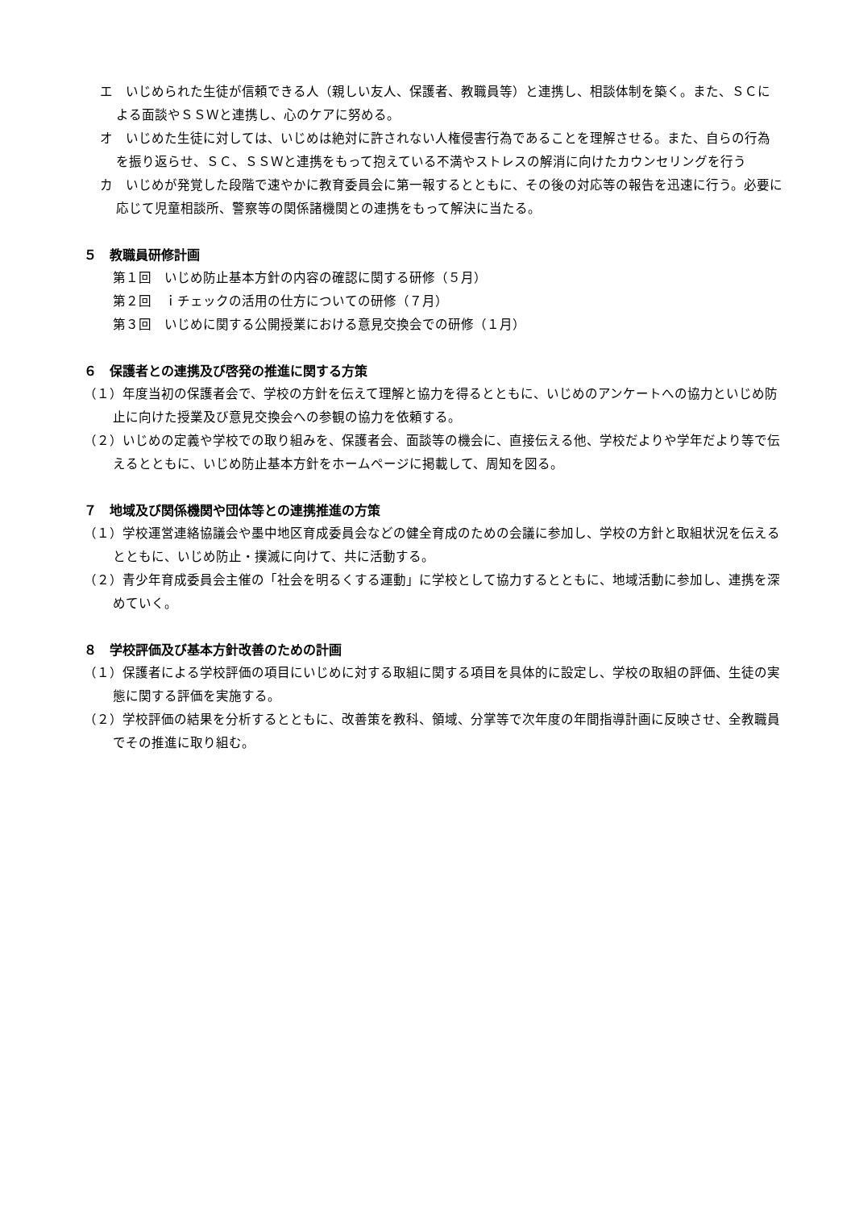エ　いじめられた生徒が信頼できる人（親しい友人、保護者、教職員等）と連携し、相談体制を築く。また、ＳＣによる面談やＳＳＷと連携し、心のケアに努める。
オ　いじめた生徒に対しては、いじめは絶対に許されない人権侵害行為であることを理解させる。また、自らの行為を振り返らせ、ＳＣ、ＳＳＷと連携をもって抱えている不満やストレスの解消に向けたカウンセリングを行う
カ　いじめが発覚した段階で速やかに教育委員会に第一報するとともに、その後の対応等の報告を迅速に行う。必要に応じて児童相談所、警察等の関係諸機関との連携をもって解決に当たる。
５　教職員研修計画
第１回　いじめ防止基本方針の内容の確認に関する研修（５月）
第２回　ｉチェックの活用の仕方についての研修（７月）
第３回　いじめに関する公開授業における意見交換会での研修（１月）
６　保護者との連携及び啓発の推進に関する方策
（１）年度当初の保護者会で、学校の方針を伝えて理解と協力を得るとともに、いじめのアンケートへの協力といじめ防止に向けた授業及び意見交換会への参観の協力を依頼する。
（２）いじめの定義や学校での取り組みを、保護者会、面談等の機会に、直接伝える他、学校だよりや学年だより等で伝えるとともに、いじめ防止基本方針をホームページに掲載して、周知を図る。
７　地域及び関係機関や団体等との連携推進の方策
（１）学校運営連絡協議会や墨中地区育成委員会などの健全育成のための会議に参加し、学校の方針と取組状況を伝えるとともに、いじめ防止・撲滅に向けて、共に活動する。
（２）青少年育成委員会主催の「社会を明るくする運動」に学校として協力するとともに、地域活動に参加し、連携を深めていく。
８　学校評価及び基本方針改善のための計画
（１）保護者による学校評価の項目にいじめに対する取組に関する項目を具体的に設定し、学校の取組の評価、生徒の実態に関する評価を実施する。
（２）学校評価の結果を分析するとともに、改善策を教科、領域、分掌等で次年度の年間指導計画に反映させ、全教職員でその推進に取り組む。